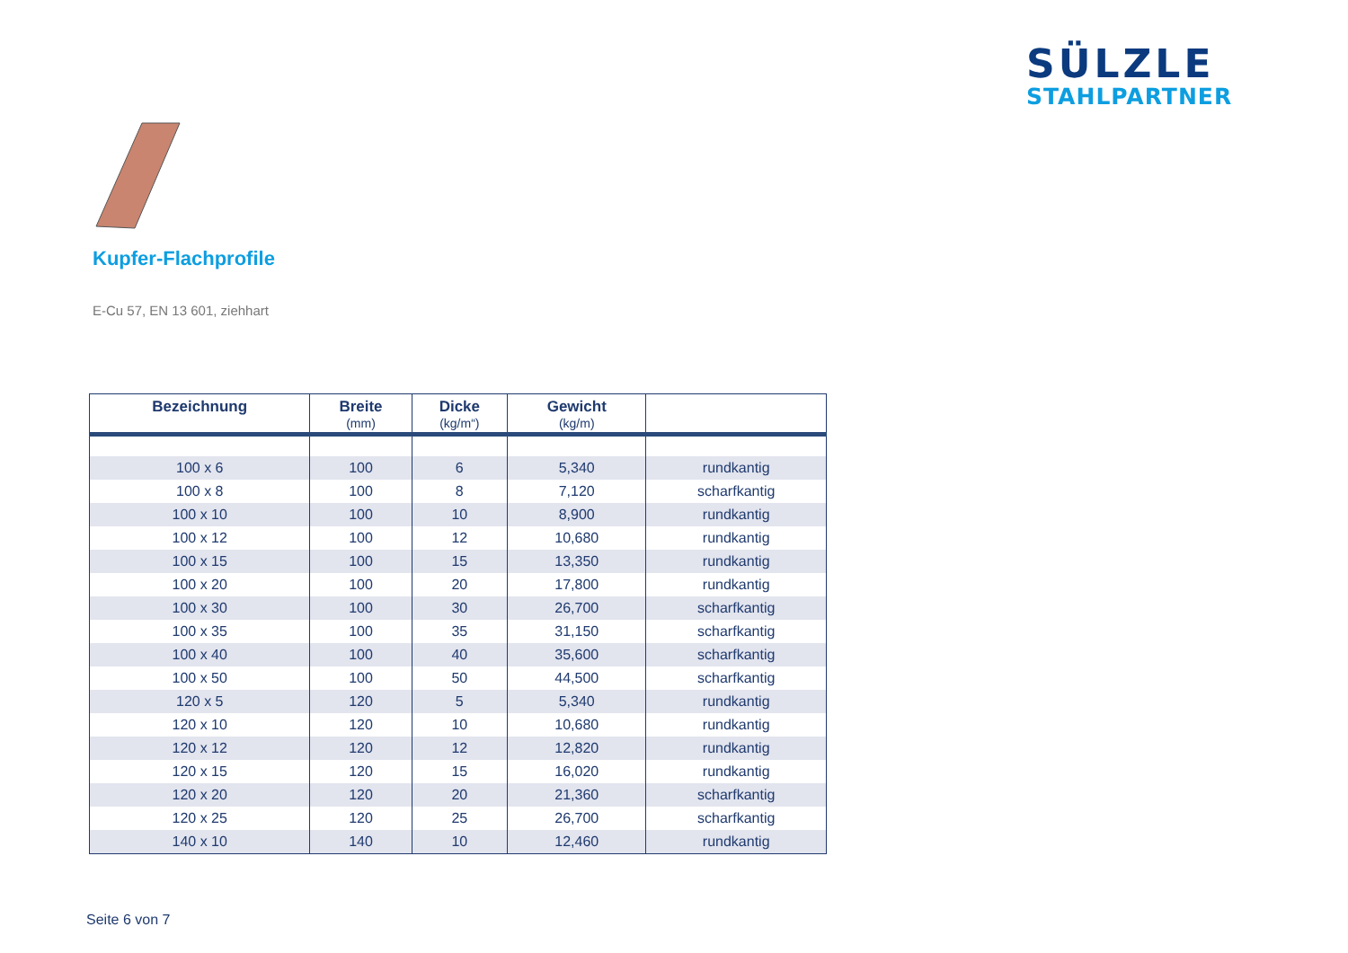SÜLZLE
STAHLPARTNER
Kupfer-Flachprofile
E-Cu 57, EN 13 601, ziehhart
| Bezeichnung | Breite (mm) | Dicke (kg/m“) | Gewicht (kg/m) | |
| --- | --- | --- | --- | --- |
| 100 x 6 | 100 | 6 | 5,340 | rundkantig |
| 100 x 8 | 100 | 8 | 7,120 | scharfkantig |
| 100 x 10 | 100 | 10 | 8,900 | rundkantig |
| 100 x 12 | 100 | 12 | 10,680 | rundkantig |
| 100 x 15 | 100 | 15 | 13,350 | rundkantig |
| 100 x 20 | 100 | 20 | 17,800 | rundkantig |
| 100 x 30 | 100 | 30 | 26,700 | scharfkantig |
| 100 x 35 | 100 | 35 | 31,150 | scharfkantig |
| 100 x 40 | 100 | 40 | 35,600 | scharfkantig |
| 100 x 50 | 100 | 50 | 44,500 | scharfkantig |
| 120 x 5 | 120 | 5 | 5,340 | rundkantig |
| 120 x 10 | 120 | 10 | 10,680 | rundkantig |
| 120 x 12 | 120 | 12 | 12,820 | rundkantig |
| 120 x 15 | 120 | 15 | 16,020 | rundkantig |
| 120 x 20 | 120 | 20 | 21,360 | scharfkantig |
| 120 x 25 | 120 | 25 | 26,700 | scharfkantig |
| 140 x 10 | 140 | 10 | 12,460 | rundkantig |
Seite 6 von 7